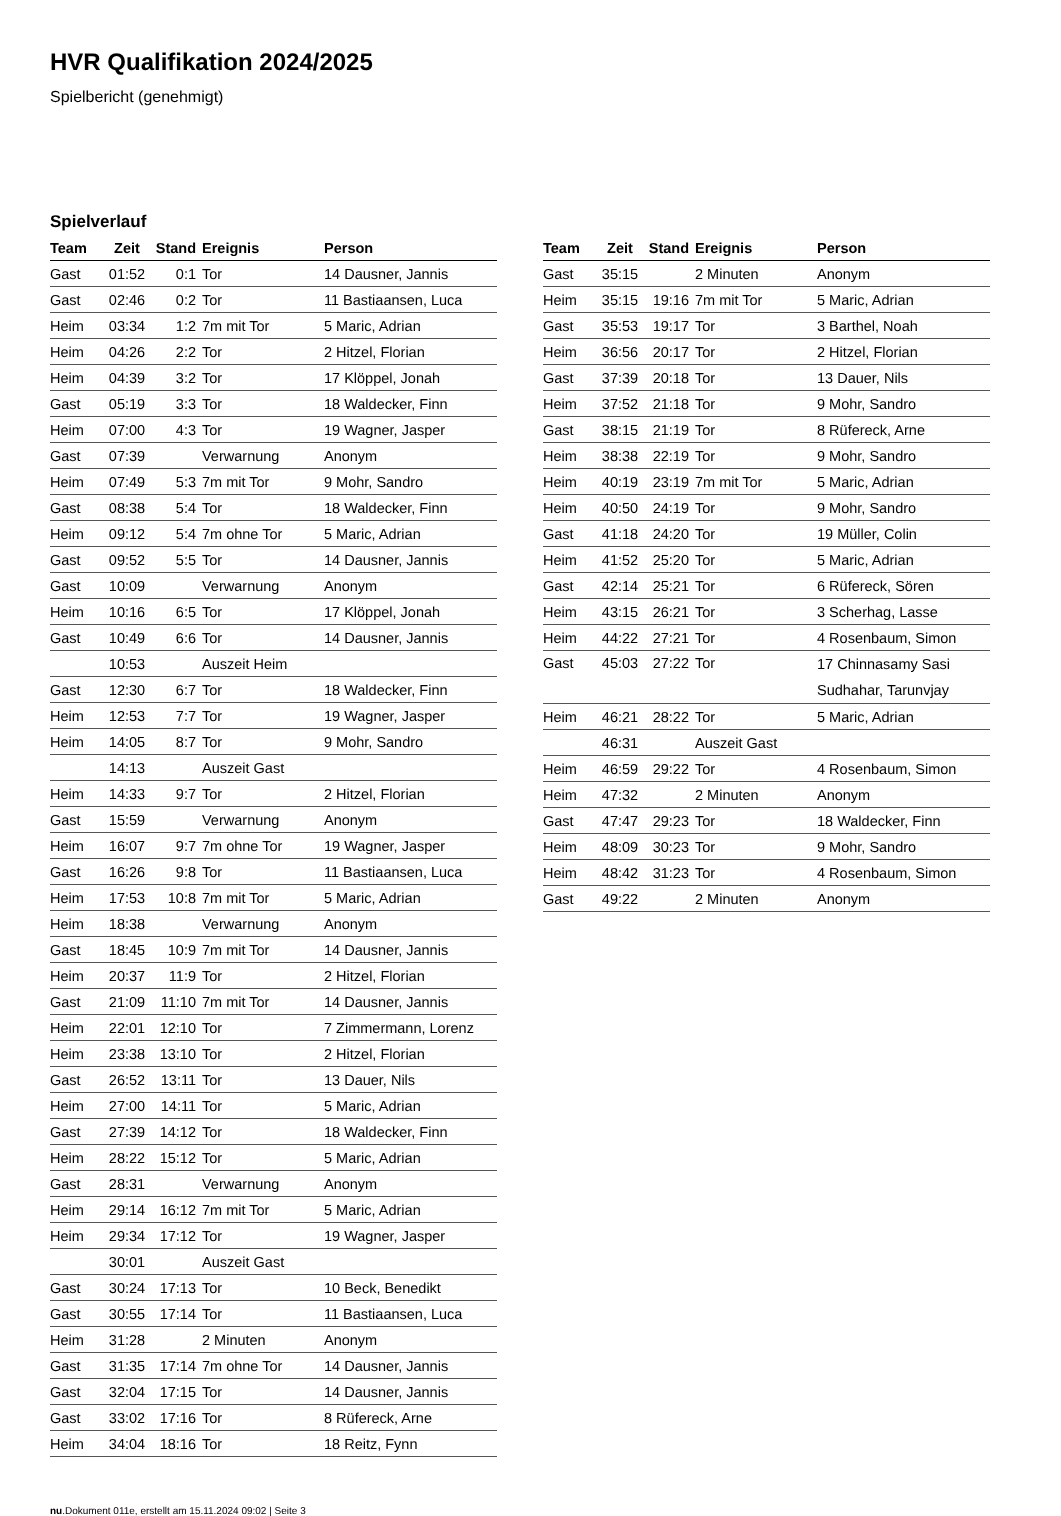HVR Qualifikation 2024/2025
Spielbericht (genehmigt)
Spielverlauf
| Team | Zeit | Stand | Ereignis | Person |
| --- | --- | --- | --- | --- |
| Gast | 01:52 | 0:1 | Tor | 14 Dausner, Jannis |
| Gast | 02:46 | 0:2 | Tor | 11 Bastiaansen, Luca |
| Heim | 03:34 | 1:2 | 7m mit Tor | 5 Maric, Adrian |
| Heim | 04:26 | 2:2 | Tor | 2 Hitzel, Florian |
| Heim | 04:39 | 3:2 | Tor | 17 Klöppel, Jonah |
| Gast | 05:19 | 3:3 | Tor | 18 Waldecker, Finn |
| Heim | 07:00 | 4:3 | Tor | 19 Wagner, Jasper |
| Gast | 07:39 | | Verwarnung | Anonym |
| Heim | 07:49 | 5:3 | 7m mit Tor | 9 Mohr, Sandro |
| Gast | 08:38 | 5:4 | Tor | 18 Waldecker, Finn |
| Heim | 09:12 | 5:4 | 7m ohne Tor | 5 Maric, Adrian |
| Gast | 09:52 | 5:5 | Tor | 14 Dausner, Jannis |
| Gast | 10:09 | | Verwarnung | Anonym |
| Heim | 10:16 | 6:5 | Tor | 17 Klöppel, Jonah |
| Gast | 10:49 | 6:6 | Tor | 14 Dausner, Jannis |
| | 10:53 | | Auszeit Heim | |
| Gast | 12:30 | 6:7 | Tor | 18 Waldecker, Finn |
| Heim | 12:53 | 7:7 | Tor | 19 Wagner, Jasper |
| Heim | 14:05 | 8:7 | Tor | 9 Mohr, Sandro |
| | 14:13 | | Auszeit Gast | |
| Heim | 14:33 | 9:7 | Tor | 2 Hitzel, Florian |
| Gast | 15:59 | | Verwarnung | Anonym |
| Heim | 16:07 | 9:7 | 7m ohne Tor | 19 Wagner, Jasper |
| Gast | 16:26 | 9:8 | Tor | 11 Bastiaansen, Luca |
| Heim | 17:53 | 10:8 | 7m mit Tor | 5 Maric, Adrian |
| Heim | 18:38 | | Verwarnung | Anonym |
| Gast | 18:45 | 10:9 | 7m mit Tor | 14 Dausner, Jannis |
| Heim | 20:37 | 11:9 | Tor | 2 Hitzel, Florian |
| Gast | 21:09 | 11:10 | 7m mit Tor | 14 Dausner, Jannis |
| Heim | 22:01 | 12:10 | Tor | 7 Zimmermann, Lorenz |
| Heim | 23:38 | 13:10 | Tor | 2 Hitzel, Florian |
| Gast | 26:52 | 13:11 | Tor | 13 Dauer, Nils |
| Heim | 27:00 | 14:11 | Tor | 5 Maric, Adrian |
| Gast | 27:39 | 14:12 | Tor | 18 Waldecker, Finn |
| Heim | 28:22 | 15:12 | Tor | 5 Maric, Adrian |
| Gast | 28:31 | | Verwarnung | Anonym |
| Heim | 29:14 | 16:12 | 7m mit Tor | 5 Maric, Adrian |
| Heim | 29:34 | 17:12 | Tor | 19 Wagner, Jasper |
| | 30:01 | | Auszeit Gast | |
| Gast | 30:24 | 17:13 | Tor | 10 Beck, Benedikt |
| Gast | 30:55 | 17:14 | Tor | 11 Bastiaansen, Luca |
| Heim | 31:28 | | 2 Minuten | Anonym |
| Gast | 31:35 | 17:14 | 7m ohne Tor | 14 Dausner, Jannis |
| Gast | 32:04 | 17:15 | Tor | 14 Dausner, Jannis |
| Gast | 33:02 | 17:16 | Tor | 8 Rüfereck, Arne |
| Heim | 34:04 | 18:16 | Tor | 18 Reitz, Fynn |
| Team | Zeit | Stand | Ereignis | Person |
| --- | --- | --- | --- | --- |
| Gast | 35:15 | | 2 Minuten | Anonym |
| Heim | 35:15 | 19:16 | 7m mit Tor | 5 Maric, Adrian |
| Gast | 35:53 | 19:17 | Tor | 3 Barthel, Noah |
| Heim | 36:56 | 20:17 | Tor | 2 Hitzel, Florian |
| Gast | 37:39 | 20:18 | Tor | 13 Dauer, Nils |
| Heim | 37:52 | 21:18 | Tor | 9 Mohr, Sandro |
| Gast | 38:15 | 21:19 | Tor | 8 Rüfereck, Arne |
| Heim | 38:38 | 22:19 | Tor | 9 Mohr, Sandro |
| Heim | 40:19 | 23:19 | 7m mit Tor | 5 Maric, Adrian |
| Heim | 40:50 | 24:19 | Tor | 9 Mohr, Sandro |
| Gast | 41:18 | 24:20 | Tor | 19 Müller, Colin |
| Heim | 41:52 | 25:20 | Tor | 5 Maric, Adrian |
| Gast | 42:14 | 25:21 | Tor | 6 Rüfereck, Sören |
| Heim | 43:15 | 26:21 | Tor | 3 Scherhag, Lasse |
| Heim | 44:22 | 27:21 | Tor | 4 Rosenbaum, Simon |
| Gast | 45:03 | 27:22 | Tor | 17 Chinnasamy Sasi Sudhahar, Tarunvjay |
| Heim | 46:21 | 28:22 | Tor | 5 Maric, Adrian |
| | 46:31 | | Auszeit Gast | |
| Heim | 46:59 | 29:22 | Tor | 4 Rosenbaum, Simon |
| Heim | 47:32 | | 2 Minuten | Anonym |
| Gast | 47:47 | 29:23 | Tor | 18 Waldecker, Finn |
| Heim | 48:09 | 30:23 | Tor | 9 Mohr, Sandro |
| Heim | 48:42 | 31:23 | Tor | 4 Rosenbaum, Simon |
| Gast | 49:22 | | 2 Minuten | Anonym |
nu.Dokument 011e, erstellt am 15.11.2024 09:02 | Seite 3